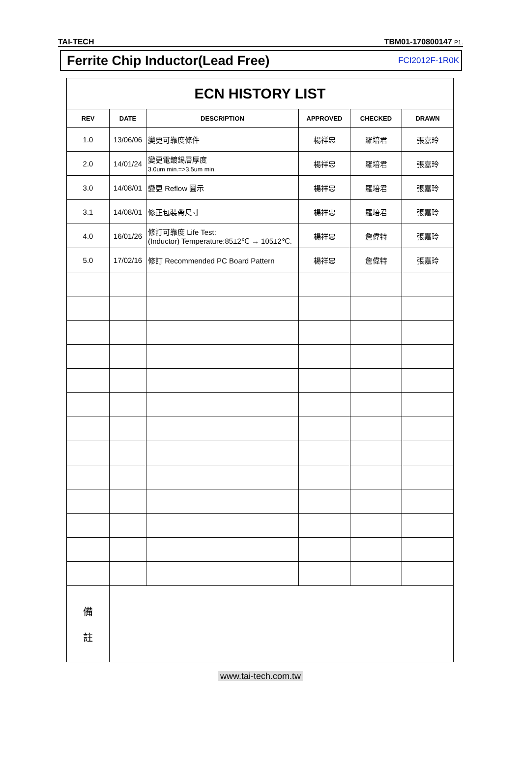TAI-TECH TBM01-170800147 P1.
Ferrite Chip Inductor(Lead Free) FCI2012F-1R0K
| ECN HISTORY LIST | | | | | |
| --- | --- | --- | --- | --- | --- |
| REV | DATE | DESCRIPTION | APPROVED | CHECKED | DRAWN |
| 1.0 | 13/06/06 | 變更可靠度條件 | 楊祥忠 | 羅培君 | 張嘉玲 |
| 2.0 | 14/01/24 | 變更電鍍錫層厚度 3.0um min.=>3.5um min. | 楊祥忠 | 羅培君 | 張嘉玲 |
| 3.0 | 14/08/01 | 變更 Reflow 圖示 | 楊祥忠 | 羅培君 | 張嘉玲 |
| 3.1 | 14/08/01 | 修正包裝帶尺寸 | 楊祥忠 | 羅培君 | 張嘉玲 |
| 4.0 | 16/01/26 | 修訂可靠度 Life Test: (Inductor) Temperature:85±2℃ → 105±2℃. | 楊祥忠 | 詹偉特 | 張嘉玲 |
| 5.0 | 17/02/16 | 修訂 Recommended PC Board Pattern | 楊祥忠 | 詹偉特 | 張嘉玲 |
| 備 註 | | | | | |
www.tai-tech.com.tw